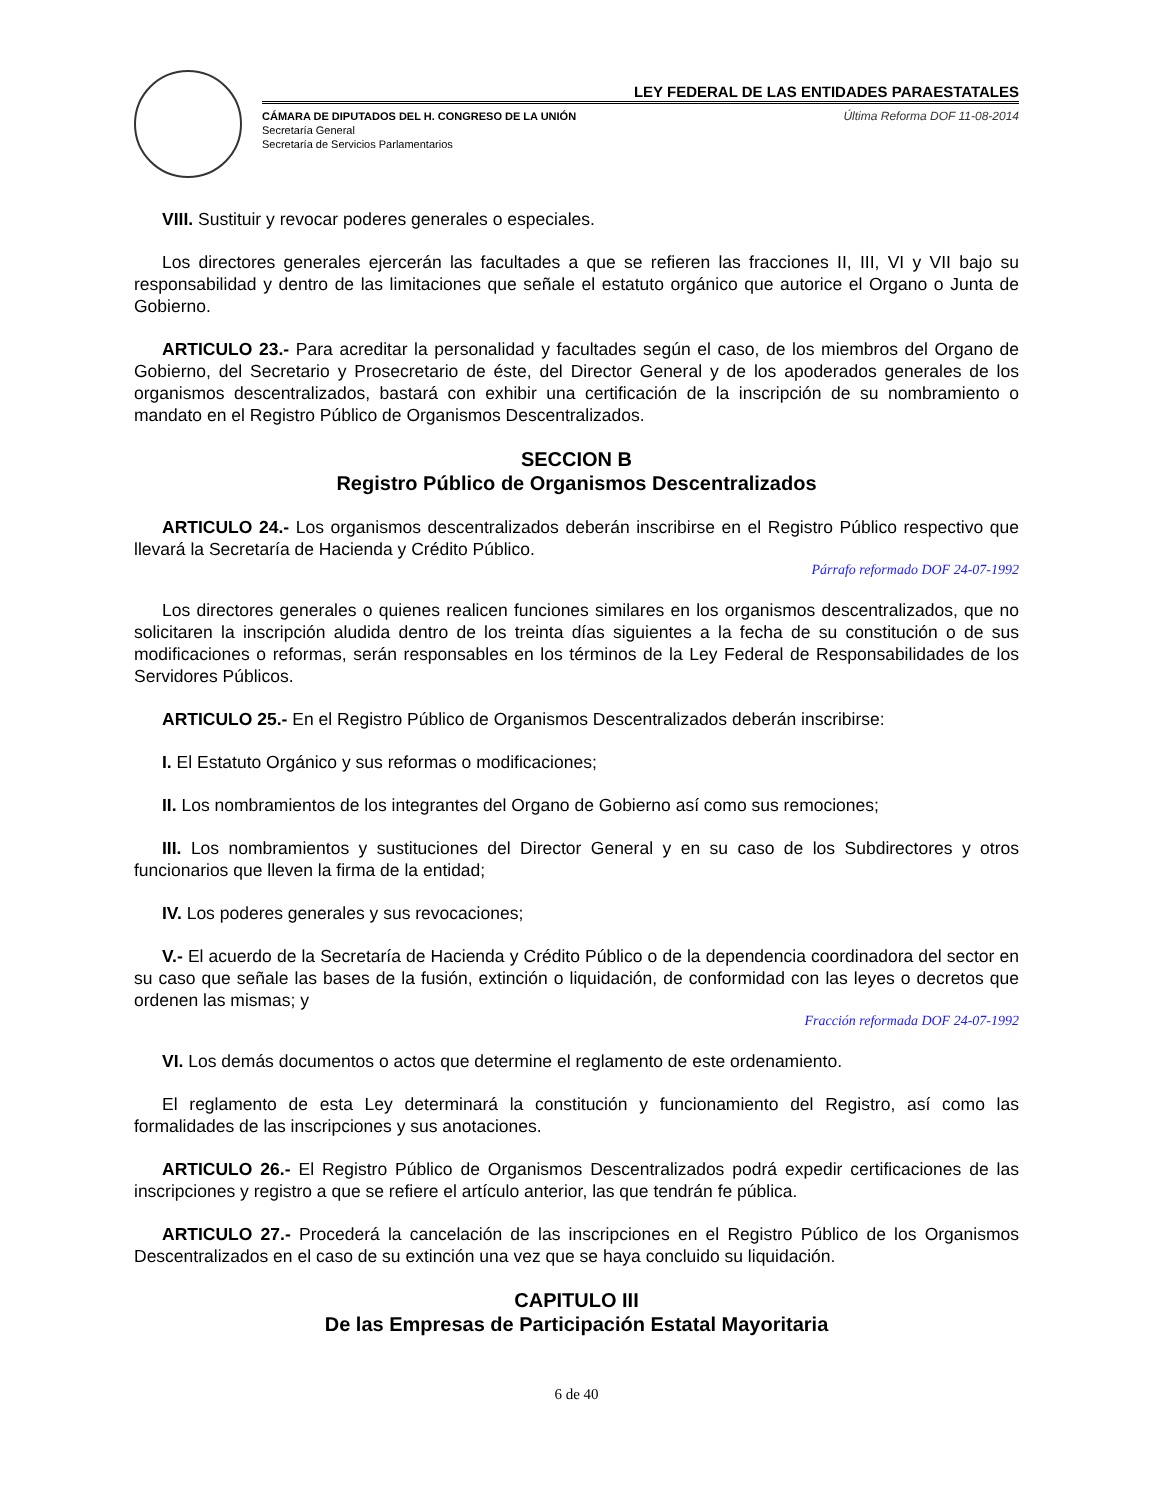LEY FEDERAL DE LAS ENTIDADES PARAESTATALES
CÁMARA DE DIPUTADOS DEL H. CONGRESO DE LA UNIÓN
Secretaría General
Secretaría de Servicios Parlamentarios
Última Reforma DOF 11-08-2014
VIII. Sustituir y revocar poderes generales o especiales.
Los directores generales ejercerán las facultades a que se refieren las fracciones II, III, VI y VII bajo su responsabilidad y dentro de las limitaciones que señale el estatuto orgánico que autorice el Organo o Junta de Gobierno.
ARTICULO 23.- Para acreditar la personalidad y facultades según el caso, de los miembros del Organo de Gobierno, del Secretario y Prosecretario de éste, del Director General y de los apoderados generales de los organismos descentralizados, bastará con exhibir una certificación de la inscripción de su nombramiento o mandato en el Registro Público de Organismos Descentralizados.
SECCION B
Registro Público de Organismos Descentralizados
ARTICULO 24.- Los organismos descentralizados deberán inscribirse en el Registro Público respectivo que llevará la Secretaría de Hacienda y Crédito Público.
Párrafo reformado DOF 24-07-1992
Los directores generales o quienes realicen funciones similares en los organismos descentralizados, que no solicitaren la inscripción aludida dentro de los treinta días siguientes a la fecha de su constitución o de sus modificaciones o reformas, serán responsables en los términos de la Ley Federal de Responsabilidades de los Servidores Públicos.
ARTICULO 25.- En el Registro Público de Organismos Descentralizados deberán inscribirse:
I. El Estatuto Orgánico y sus reformas o modificaciones;
II. Los nombramientos de los integrantes del Organo de Gobierno así como sus remociones;
III. Los nombramientos y sustituciones del Director General y en su caso de los Subdirectores y otros funcionarios que lleven la firma de la entidad;
IV. Los poderes generales y sus revocaciones;
V.- El acuerdo de la Secretaría de Hacienda y Crédito Público o de la dependencia coordinadora del sector en su caso que señale las bases de la fusión, extinción o liquidación, de conformidad con las leyes o decretos que ordenen las mismas; y
Fracción reformada DOF 24-07-1992
VI. Los demás documentos o actos que determine el reglamento de este ordenamiento.
El reglamento de esta Ley determinará la constitución y funcionamiento del Registro, así como las formalidades de las inscripciones y sus anotaciones.
ARTICULO 26.- El Registro Público de Organismos Descentralizados podrá expedir certificaciones de las inscripciones y registro a que se refiere el artículo anterior, las que tendrán fe pública.
ARTICULO 27.- Procederá la cancelación de las inscripciones en el Registro Público de los Organismos Descentralizados en el caso de su extinción una vez que se haya concluido su liquidación.
CAPITULO III
De las Empresas de Participación Estatal Mayoritaria
6 de 40